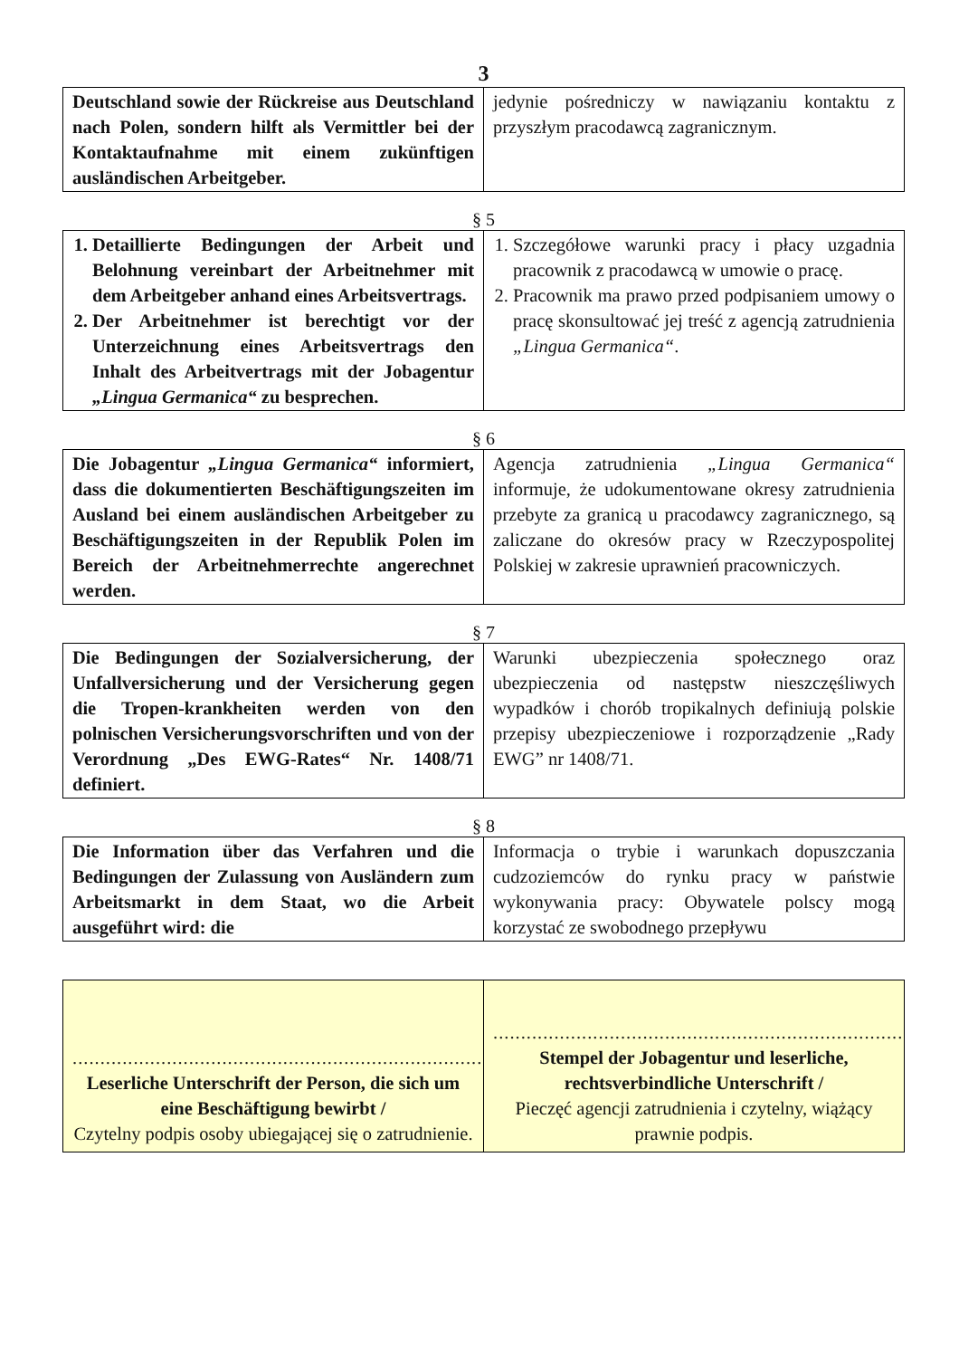3
| Deutschland sowie der Rückreise aus Deutschland nach Polen, sondern hilft als Vermittler bei der Kontaktaufnahme mit einem zukünftigen ausländischen Arbeitgeber. | jedynie pośredniczy w nawiązaniu kontaktu z przyszłym pracodawcą zagranicznym. |
§ 5
| 1. Detaillierte Bedingungen der Arbeit und Belohnung vereinbart der Arbeitnehmer mit dem Arbeitgeber anhand eines Arbeitsvertrags. 2. Der Arbeitnehmer ist berechtigt vor der Unterzeichnung eines Arbeitsvertrags den Inhalt des Arbeitvertrags mit der Jobagentur „Lingua Germanica“ zu besprechen. | 1. Szczegółowe warunki pracy i płacy uzgadnia pracownik z pracodawcą w umowie o pracę. 2. Pracownik ma prawo przed podpisaniem umowy o pracę skonsultować jej treść z agencją zatrudnienia „Lingua Germanica“ . |
§ 6
| Die Jobagentur „Lingua Germanica“ informiert, dass die dokumentierten Beschäftigungszeiten im Ausland bei einem ausländischen Arbeitgeber zu Beschäftigungszeiten in der Republik Polen im Bereich der Arbeitnehmerrechte angerechnet werden. | Agencja zatrudnienia „Lingua Germanica“ informuje, że udokumentowane okresy zatrudnienia przebyte za granicą u pracodawcy zagranicznego, są zaliczane do okresów pracy w Rzeczypospolitej Polskiej w zakresie uprawnień pracowniczych. |
§ 7
| Die Bedingungen der Sozialversicherung, der Unfallversicherung und der Versicherung gegen die Tropen-krankheiten werden von den polnischen Versicherungsvorschriften und von der Verordnung „Des EWG-Rates“ Nr. 1408/71 definiert. | Warunki ubezpieczenia społecznego oraz ubezpieczenia od następstw nieszczęśliwych wypadków i chorób tropikalnych definiują polskie przepisy ubezpieczeniowe i rozporządzenie „Rady EWG” nr 1408/71. |
§ 8
| Die Information über das Verfahren und die Bedingungen der Zulassung von Ausländern zum Arbeitsmarkt in dem Staat, wo die Arbeit ausgeführt wird: die | Informacja o trybie i warunkach dopuszczania cudzoziemców do rynku pracy w państwie wykonywania pracy: Obywatele polscy mogą korzystać ze swobodnego przepływu |
| .......................................................................... Leserliche Unterschrift der Person, die sich um eine Beschäftigung bewirbt / Czytelny podpis osoby ubiegającej się o zatrudnienie. | .......................................................................... Stempel der Jobagentur und leserliche, rechtsverbindliche Unterschrift / Pieczęć agencji zatrudnienia i czytelny, wiążący prawnie podpis. |